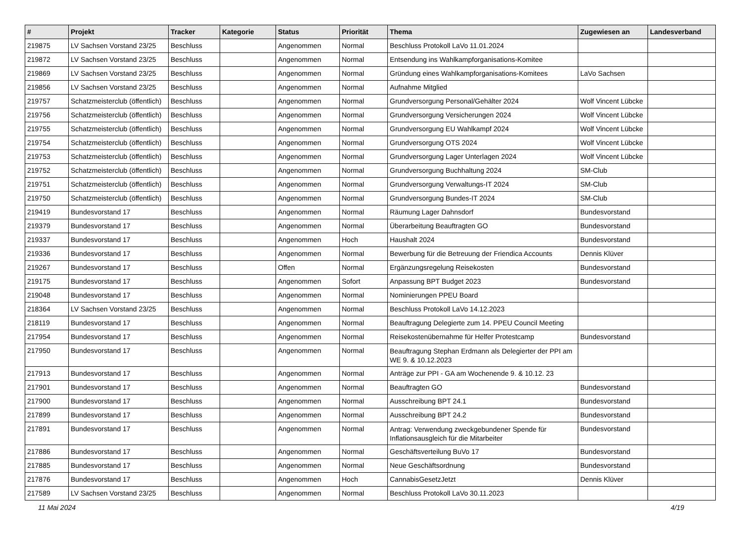| # | Projekt | Tracker | Kategorie | Status | Priorität | Thema | Zugewiesen an | Landesverband |
| --- | --- | --- | --- | --- | --- | --- | --- | --- |
| 219875 | LV Sachsen Vorstand 23/25 | Beschluss | | Angenommen | Normal | Beschluss Protokoll LaVo 11.01.2024 | | |
| 219872 | LV Sachsen Vorstand 23/25 | Beschluss | | Angenommen | Normal | Entsendung ins Wahlkampforganisations-Komitee | | |
| 219869 | LV Sachsen Vorstand 23/25 | Beschluss | | Angenommen | Normal | Gründung eines Wahlkampforganisations-Komitees | LaVo Sachsen | |
| 219856 | LV Sachsen Vorstand 23/25 | Beschluss | | Angenommen | Normal | Aufnahme Mitglied | | |
| 219757 | Schatzmeisterclub (öffentlich) | Beschluss | | Angenommen | Normal | Grundversorgung Personal/Gehälter 2024 | Wolf Vincent Lübcke | |
| 219756 | Schatzmeisterclub (öffentlich) | Beschluss | | Angenommen | Normal | Grundversorgung Versicherungen 2024 | Wolf Vincent Lübcke | |
| 219755 | Schatzmeisterclub (öffentlich) | Beschluss | | Angenommen | Normal | Grundversorgung EU Wahlkampf 2024 | Wolf Vincent Lübcke | |
| 219754 | Schatzmeisterclub (öffentlich) | Beschluss | | Angenommen | Normal | Grundversorgung OTS 2024 | Wolf Vincent Lübcke | |
| 219753 | Schatzmeisterclub (öffentlich) | Beschluss | | Angenommen | Normal | Grundversorgung Lager Unterlagen 2024 | Wolf Vincent Lübcke | |
| 219752 | Schatzmeisterclub (öffentlich) | Beschluss | | Angenommen | Normal | Grundversorgung Buchhaltung 2024 | SM-Club | |
| 219751 | Schatzmeisterclub (öffentlich) | Beschluss | | Angenommen | Normal | Grundversorgung Verwaltungs-IT 2024 | SM-Club | |
| 219750 | Schatzmeisterclub (öffentlich) | Beschluss | | Angenommen | Normal | Grundversorgung Bundes-IT 2024 | SM-Club | |
| 219419 | Bundesvorstand 17 | Beschluss | | Angenommen | Normal | Räumung Lager Dahnsdorf | Bundesvorstand | |
| 219379 | Bundesvorstand 17 | Beschluss | | Angenommen | Normal | Überarbeitung Beauftragten GO | Bundesvorstand | |
| 219337 | Bundesvorstand 17 | Beschluss | | Angenommen | Hoch | Haushalt 2024 | Bundesvorstand | |
| 219336 | Bundesvorstand 17 | Beschluss | | Angenommen | Normal | Bewerbung für die Betreuung der Friendica Accounts | Dennis Klüver | |
| 219267 | Bundesvorstand 17 | Beschluss | | Offen | Normal | Ergänzungsregelung Reisekosten | Bundesvorstand | |
| 219175 | Bundesvorstand 17 | Beschluss | | Angenommen | Sofort | Anpassung BPT Budget 2023 | Bundesvorstand | |
| 219048 | Bundesvorstand 17 | Beschluss | | Angenommen | Normal | Nominierungen PPEU Board | | |
| 218364 | LV Sachsen Vorstand 23/25 | Beschluss | | Angenommen | Normal | Beschluss Protokoll LaVo 14.12.2023 | | |
| 218119 | Bundesvorstand 17 | Beschluss | | Angenommen | Normal | Beauftragung Delegierte zum 14. PPEU Council Meeting | | |
| 217954 | Bundesvorstand 17 | Beschluss | | Angenommen | Normal | Reisekostenübernahme für Helfer Protestcamp | Bundesvorstand | |
| 217950 | Bundesvorstand 17 | Beschluss | | Angenommen | Normal | Beauftragung Stephan Erdmann als Delegierter der PPI am WE 9. & 10.12.2023 | | |
| 217913 | Bundesvorstand 17 | Beschluss | | Angenommen | Normal | Anträge zur PPI - GA am Wochenende 9. & 10.12. 23 | | |
| 217901 | Bundesvorstand 17 | Beschluss | | Angenommen | Normal | Beauftragten GO | Bundesvorstand | |
| 217900 | Bundesvorstand 17 | Beschluss | | Angenommen | Normal | Ausschreibung BPT 24.1 | Bundesvorstand | |
| 217899 | Bundesvorstand 17 | Beschluss | | Angenommen | Normal | Ausschreibung BPT 24.2 | Bundesvorstand | |
| 217891 | Bundesvorstand 17 | Beschluss | | Angenommen | Normal | Antrag: Verwendung zweckgebundener Spende für Inflationsausgleich für die Mitarbeiter | Bundesvorstand | |
| 217886 | Bundesvorstand 17 | Beschluss | | Angenommen | Normal | Geschäftsverteilung BuVo 17 | Bundesvorstand | |
| 217885 | Bundesvorstand 17 | Beschluss | | Angenommen | Normal | Neue Geschäftsordnung | Bundesvorstand | |
| 217876 | Bundesvorstand 17 | Beschluss | | Angenommen | Hoch | CannabisGesetzJetzt | Dennis Klüver | |
| 217589 | LV Sachsen Vorstand 23/25 | Beschluss | | Angenommen | Normal | Beschluss Protokoll LaVo 30.11.2023 | | |
11 Mai 2024 4/19